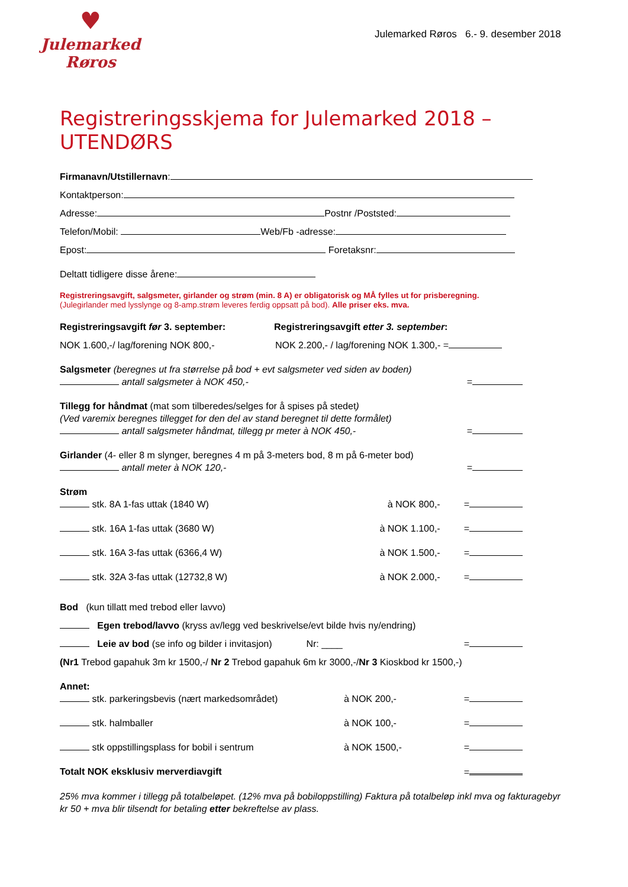♥
Julemarked
Røros
Julemarked Røros 6.- 9. desember 2018
Registreringsskjema for Julemarked 2018 – UTENDØRS
Firmanavn/Utstillernavn:
Kontaktperson:
Adresse: Postnr /Poststed:
Telefon/Mobil: Web/Fb -adresse:
Epost: Foretaksnr:
Deltatt tidligere disse årene:
Registreringsavgift, salgsmeter, girlander og strøm (min. 8 A) er obligatorisk og MÅ fylles ut for prisberegning.
(Julegirlander med lysslynge og 8-amp.strøm leveres ferdig oppsatt på bod). Alle priser eks. mva.
Registreringsavgift før 3. september: Registreringsavgift etter 3. september:
NOK 1.600,-/ lag/forening NOK 800,- NOK 2.200,- / lag/forening NOK 1.300,- =
Salgsmeter (beregnes ut fra størrelse på bod + evt salgsmeter ved siden av boden)
antall salgsmeter à NOK 450,- =
Tillegg for håndmat (mat som tilberedes/selges for å spises på stedet)
(Ved varemix beregnes tillegget for den del av stand beregnet til dette formålet)
antall salgsmeter håndmat, tillegg pr meter à NOK 450,- =
Girlander (4- eller 8 m slynger, beregnes 4 m på 3-meters bod, 8 m på 6-meter bod)
antall meter à NOK 120,- =
Strøm
stk. 8A 1-fas uttak (1840 W) à NOK 800,- =
stk. 16A 1-fas uttak (3680 W) à NOK 1.100,- =
stk. 16A 3-fas uttak (6366,4 W) à NOK 1.500,- =
stk. 32A 3-fas uttak (12732,8 W) à NOK 2.000,- =
Bod (kun tillatt med trebod eller lavvo)
Egen trebod/lavvo (kryss av/legg ved beskrivelse/evt bilde hvis ny/endring)
Leie av bod (se info og bilder i invitasjon) Nr: ____ =
(Nr1 Trebod gapahuk 3m kr 1500,-/ Nr 2 Trebod gapahuk 6m kr 3000,-/Nr 3 Kioskbod kr 1500,-)
Annet:
stk. parkeringsbevis (nært markedsområdet) à NOK 200,- =
stk. halmballer à NOK 100,- =
stk oppstillingsplass for bobil i sentrum à NOK 1500,- =
Totalt NOK eksklusiv merverdiavgift =
25% mva kommer i tillegg på totalbeløpet. (12% mva på bobiloppstilling) Faktura på totalbeløp inkl mva og fakturagebyr kr 50 + mva blir tilsendt for betaling etter bekreftelse av plass.